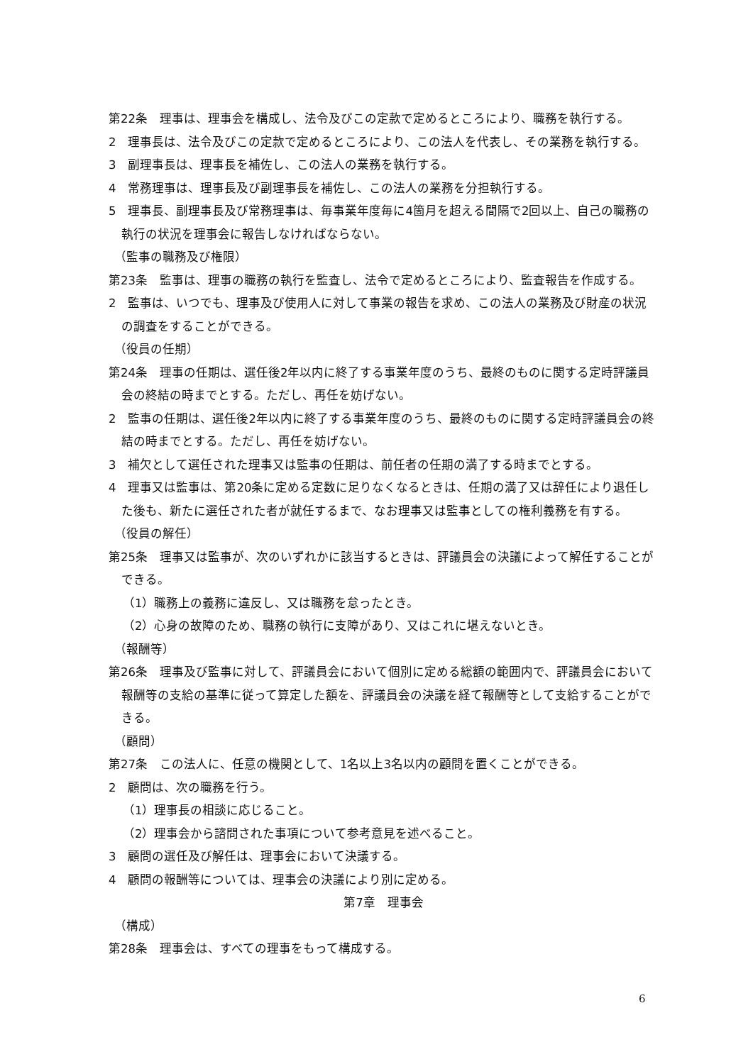第22条　理事は、理事会を構成し、法令及びこの定款で定めるところにより、職務を執行する。
2　理事長は、法令及びこの定款で定めるところにより、この法人を代表し、その業務を執行する。
3　副理事長は、理事長を補佐し、この法人の業務を執行する。
4　常務理事は、理事長及び副理事長を補佐し、この法人の業務を分担執行する。
5　理事長、副理事長及び常務理事は、毎事業年度毎に4箇月を超える間隔で2回以上、自己の職務の執行の状況を理事会に報告しなければならない。
（監事の職務及び権限）
第23条　監事は、理事の職務の執行を監査し、法令で定めるところにより、監査報告を作成する。
2　監事は、いつでも、理事及び使用人に対して事業の報告を求め、この法人の業務及び財産の状況の調査をすることができる。
（役員の任期）
第24条　理事の任期は、選任後2年以内に終了する事業年度のうち、最終のものに関する定時評議員会の終結の時までとする。ただし、再任を妨げない。
2　監事の任期は、選任後2年以内に終了する事業年度のうち、最終のものに関する定時評議員会の終結の時までとする。ただし、再任を妨げない。
3　補欠として選任された理事又は監事の任期は、前任者の任期の満了する時までとする。
4　理事又は監事は、第20条に定める定数に足りなくなるときは、任期の満了又は辞任により退任した後も、新たに選任された者が就任するまで、なお理事又は監事としての権利義務を有する。
（役員の解任）
第25条　理事又は監事が、次のいずれかに該当するときは、評議員会の決議によって解任することができる。
（1）職務上の義務に違反し、又は職務を怠ったとき。
（2）心身の故障のため、職務の執行に支障があり、又はこれに堪えないとき。
（報酬等）
第26条　理事及び監事に対して、評議員会において個別に定める総額の範囲内で、評議員会において報酬等の支給の基準に従って算定した額を、評議員会の決議を経て報酬等として支給することができる。
（顧問）
第27条　この法人に、任意の機関として、1名以上3名以内の顧問を置くことができる。
2　顧問は、次の職務を行う。
（1）理事長の相談に応じること。
（2）理事会から諮問された事項について参考意見を述べること。
3　顧問の選任及び解任は、理事会において決議する。
4　顧問の報酬等については、理事会の決議により別に定める。
第7章　理事会
（構成）
第28条　理事会は、すべての理事をもって構成する。
6